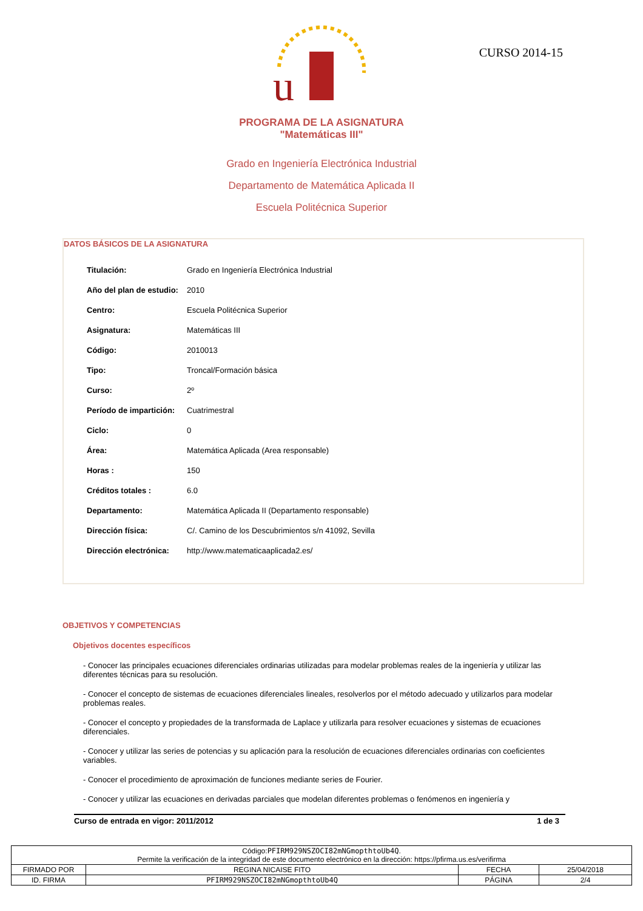u
CURSO 2014-15
PROGRAMA DE LA ASIGNATURA
"Matemáticas III"
Grado en Ingeniería Electrónica Industrial
Departamento de Matemática Aplicada II
Escuela Politécnica Superior
DATOS BÁSICOS DE LA ASIGNATURA
| Titulación: | Grado en Ingeniería Electrónica Industrial |
| Año del plan de estudio: | 2010 |
| Centro: | Escuela Politécnica Superior |
| Asignatura: | Matemáticas III |
| Código: | 2010013 |
| Tipo: | Troncal/Formación básica |
| Curso: | 2º |
| Período de impartición: | Cuatrimestral |
| Ciclo: | 0 |
| Área: | Matemática Aplicada (Area responsable) |
| Horas : | 150 |
| Créditos totales : | 6.0 |
| Departamento: | Matemática Aplicada II (Departamento responsable) |
| Dirección física: | C/. Camino de los Descubrimientos s/n 41092, Sevilla |
| Dirección electrónica: | http://www.matematicaaplicada2.es/ |
OBJETIVOS Y COMPETENCIAS
Objetivos docentes específicos
- Conocer las principales ecuaciones diferenciales ordinarias utilizadas para modelar problemas reales de la ingeniería y utilizar las diferentes técnicas para su resolución.
- Conocer el concepto de sistemas de ecuaciones diferenciales lineales, resolverlos por el método adecuado y utilizarlos para modelar problemas reales.
- Conocer el concepto y propiedades de la transformada de Laplace y utilizarla para resolver ecuaciones y sistemas de ecuaciones diferenciales.
- Conocer y utilizar las series de potencias y su aplicación para la resolución de ecuaciones diferenciales ordinarias con coeficientes variables.
- Conocer el procedimiento de aproximación de funciones mediante series de Fourier.
- Conocer y utilizar las ecuaciones en derivadas parciales que modelan diferentes problemas o fenómenos en ingeniería y
Curso de entrada en vigor: 2011/2012 1 de 3
| Código: PFIRM929NSZOCI82mNGmopthtoUb4Q . Permite la verificación de la integridad de este documento electrónico en la dirección: https://pfirma.us.es/verifirma | | | |
| FIRMADO POR | REGINA NICAISE FITO | FECHA | 25/04/2018 |
| ID. FIRMA | PFIRM929NSZOCI82mNGmopthtoUb4Q | PÁGINA | 2/4 |